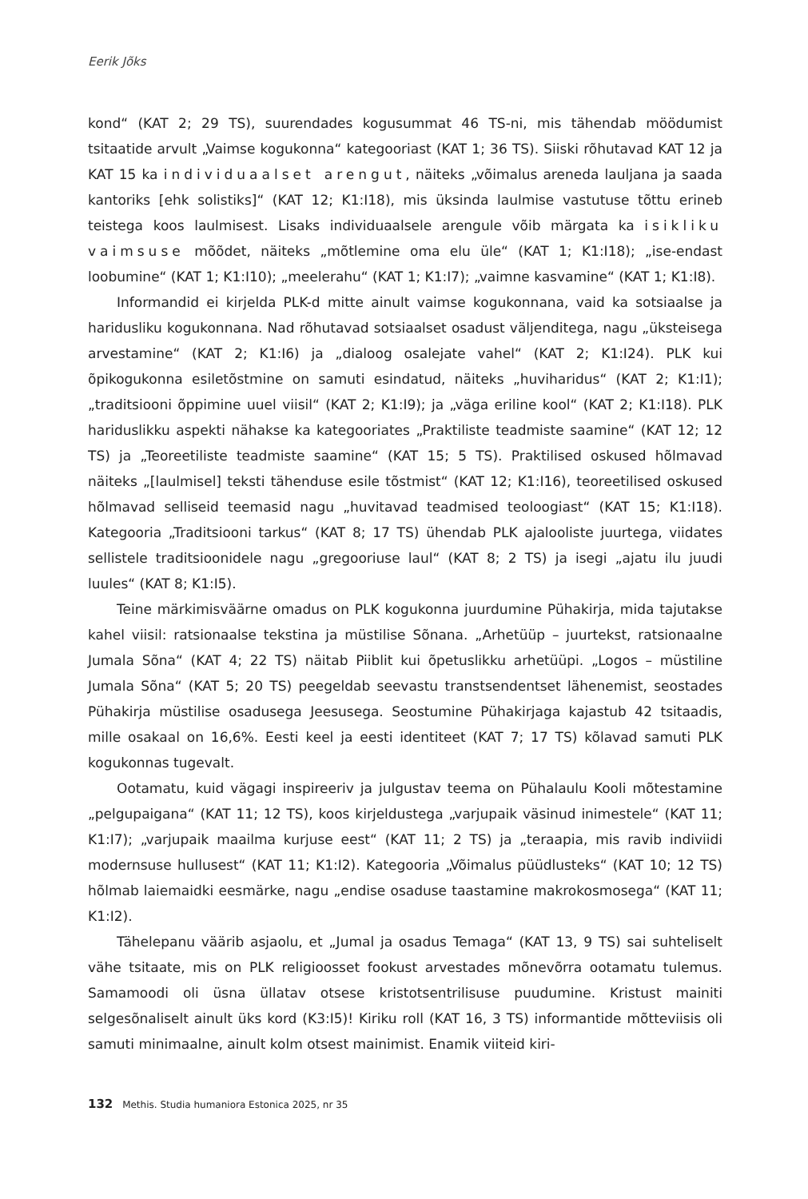Eerik Jõks
kond“ (KAT 2; 29 TS), suurendades kogusummat 46 TS-ni, mis tähendab möödumist tsitaatide arvult „Vaimse kogukonna“ kategooriast (KAT 1; 36 TS). Siiski rõhutavad KAT 12 ja KAT 15 ka individuaalset arengut, näiteks „võimalus areneda lauljana ja saada kantoriks [ehk solistiks]“ (KAT 12; K1:I18), mis üksinda laulmise vastutuse tõttu erineb teistega koos laulmisest. Lisaks individuaalsele arengule võib märgata ka isikliku vaimsuse mõõdet, näiteks „mõtlemine oma elu üle“ (KAT 1; K1:I18); „ise-endast loobumine“ (KAT 1; K1:I10); „meelerahu“ (KAT 1; K1:I7); „vaimne kasvamine“ (KAT 1; K1:I8).
Informandid ei kirjelda PLK-d mitte ainult vaimse kogukonnana, vaid ka sotsiaalse ja haridusliku kogukonnana. Nad rõhutavad sotsiaalset osadust väljenditega, nagu „üksteisega arvestamine“ (KAT 2; K1:I6) ja „dialoog osalejate vahel“ (KAT 2; K1:I24). PLK kui õpikogukonna esiletõstmine on samuti esindatud, näiteks „huviharidus“ (KAT 2; K1:I1); „traditsiooni õppimine uuel viisil“ (KAT 2; K1:I9); ja „väga eriline kool“ (KAT 2; K1:I18). PLK hariduslikku aspekti nähakse ka kategooriates „Praktiliste teadmiste saamine“ (KAT 12; 12 TS) ja „Teoreetiliste teadmiste saamine“ (KAT 15; 5 TS). Praktilised oskused hõlmavad näiteks „[laulmisel] teksti tähenduse esile tõstmist“ (KAT 12; K1:I16), teoreetilised oskused hõlmavad selliseid teemasid nagu „huvitavad teadmised teoloogiast“ (KAT 15; K1:I18). Kategooria „Traditsiooni tarkus“ (KAT 8; 17 TS) ühendab PLK ajalooliste juurtega, viidates sellistele traditsioonidele nagu „gregooriuse laul“ (KAT 8; 2 TS) ja isegi „ajatu ilu juudi luules“ (KAT 8; K1:I5).
Teine märkimisväärne omadus on PLK kogukonna juurdumine Pühakirja, mida tajutakse kahel viisil: ratsionaalse tekstina ja müstilise Sõnana. „Arhetüüp – juurtekst, ratsionaalne Jumala Sõna“ (KAT 4; 22 TS) näitab Piiblit kui õpetuslikku arhetüüpi. „Logos – müstiline Jumala Sõna“ (KAT 5; 20 TS) peegeldab seevastu transtsendentset lähenemist, seostades Pühakirja müstilise osadusega Jeesusega. Seostumine Pühakirjaga kajastub 42 tsitaadis, mille osakaal on 16,6%. Eesti keel ja eesti identiteet (KAT 7; 17 TS) kõlavad samuti PLK kogukonnas tugevalt.
Ootamatu, kuid vägagi inspireeriv ja julgustav teema on Pühalaulu Kooli mõtestamine „pelgupaigana“ (KAT 11; 12 TS), koos kirjeldustega „varjupaik väsinud inimestele“ (KAT 11; K1:I7); „varjupaik maailma kurjuse eest“ (KAT 11; 2 TS) ja „teraapia, mis ravib indiviidi modernsuse hullusest“ (KAT 11; K1:I2). Kategooria „Võimalus püüdlusteks“ (KAT 10; 12 TS) hõlmab laiemaidki eesmärke, nagu „endise osaduse taastamine makrokosmosega“ (KAT 11; K1:I2).
Tähelepanu väärib asjaolu, et „Jumal ja osadus Temaga“ (KAT 13, 9 TS) sai suhteliselt vähe tsitaate, mis on PLK religioosset fookust arvestades mõnevõrra ootamatu tulemus. Samamoodi oli üsna üllatav otsese kristotsentrilisuse puudumine. Kristust mainiti selgesõnaliselt ainult üks kord (K3:I5)! Kiriku roll (KAT 16, 3 TS) informantide mõtteviisis oli samuti minimaalne, ainult kolm otsest mainimist. Enamik viiteid kiri-
132 Methis. Studia humaniora Estonica 2025, nr 35